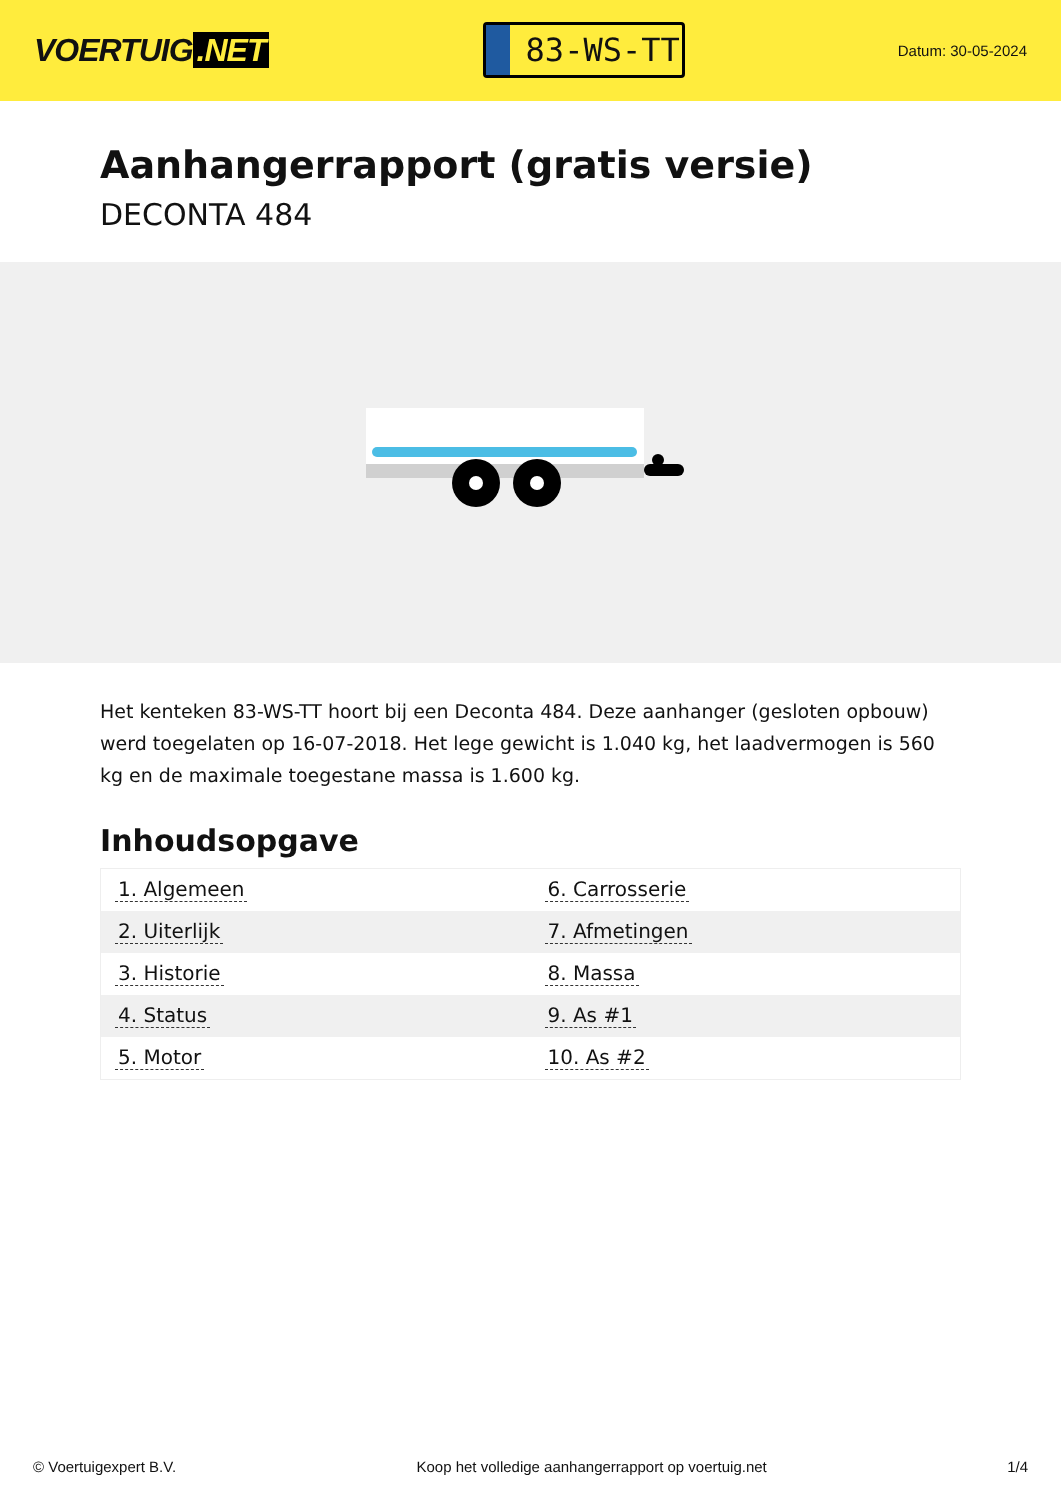VOERTUIG.NET
83-WS-TT
Datum: 30-05-2024
Aanhangerrapport (gratis versie)
DECONTA 484
Het kenteken 83-WS-TT hoort bij een Deconta 484. Deze aanhanger (gesloten opbouw) werd toegelaten op 16-07-2018. Het lege gewicht is 1.040 kg, het laadvermogen is 560 kg en de maximale toegestane massa is 1.600 kg.
Inhoudsopgave
| 1. Algemeen | 6. Carrosserie |
| 2. Uiterlijk | 7. Afmetingen |
| 3. Historie | 8. Massa |
| 4. Status | 9. As #1 |
| 5. Motor | 10. As #2 |
© Voertuigexpert B.V. Koop het volledige aanhangerrapport op voertuig.net 1/4